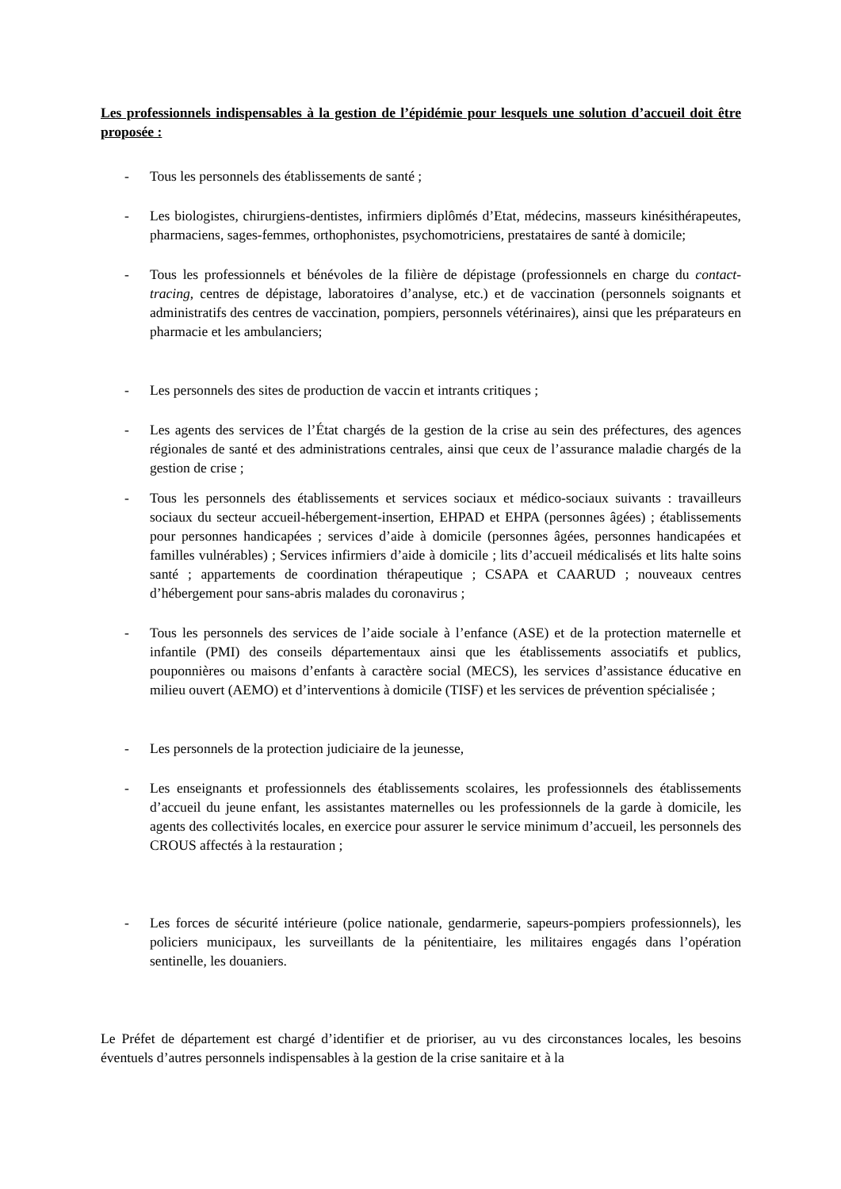Les professionnels indispensables à la gestion de l’épidémie pour lesquels une solution d’accueil doit être proposée :
- Tous les personnels des établissements de santé ;
- Les biologistes, chirurgiens-dentistes, infirmiers diplômés d’Etat, médecins, masseurs kinésithérapeutes, pharmaciens, sages-femmes, orthophonistes, psychomotriciens, prestataires de santé à domicile;
- Tous les professionnels et bénévoles de la filière de dépistage (professionnels en charge du contact-tracing, centres de dépistage, laboratoires d’analyse, etc.) et de vaccination (personnels soignants et administratifs des centres de vaccination, pompiers, personnels vétérinaires), ainsi que les préparateurs en pharmacie et les ambulanciers;
- Les personnels des sites de production de vaccin et intrants critiques ;
- Les agents des services de l’État chargés de la gestion de la crise au sein des préfectures, des agences régionales de santé et des administrations centrales, ainsi que ceux de l’assurance maladie chargés de la gestion de crise ;
- Tous les personnels des établissements et services sociaux et médico-sociaux suivants : travailleurs sociaux du secteur accueil-hébergement-insertion, EHPAD et EHPA (personnes âgées) ; établissements pour personnes handicapées ; services d’aide à domicile (personnes âgées, personnes handicapées et familles vulnérables) ; Services infirmiers d’aide à domicile ; lits d’accueil médicalisés et lits halte soins santé ; appartements de coordination thérapeutique ; CSAPA et CAARUD ; nouveaux centres d’hébergement pour sans-abris malades du coronavirus ;
- Tous les personnels des services de l’aide sociale à l’enfance (ASE) et de la protection maternelle et infantile (PMI) des conseils départementaux ainsi que les établissements associatifs et publics, pouponnières ou maisons d’enfants à caractère social (MECS), les services d’assistance éducative en milieu ouvert (AEMO) et d’interventions à domicile (TISF) et les services de prévention spécialisée ;
- Les personnels de la protection judiciaire de la jeunesse,
- Les enseignants et professionnels des établissements scolaires, les professionnels des établissements d’accueil du jeune enfant, les assistantes maternelles ou les professionnels de la garde à domicile, les agents des collectivités locales, en exercice pour assurer le service minimum d’accueil, les personnels des CROUS affectés à la restauration ;
- Les forces de sécurité intérieure (police nationale, gendarmerie, sapeurs-pompiers professionnels), les policiers municipaux, les surveillants de la pénitentiaire, les militaires engagés dans l’opération sentinelle, les douaniers.
Le Préfet de département est chargé d’identifier et de prioriser, au vu des circonstances locales, les besoins éventuels d’autres personnels indispensables à la gestion de la crise sanitaire et à la